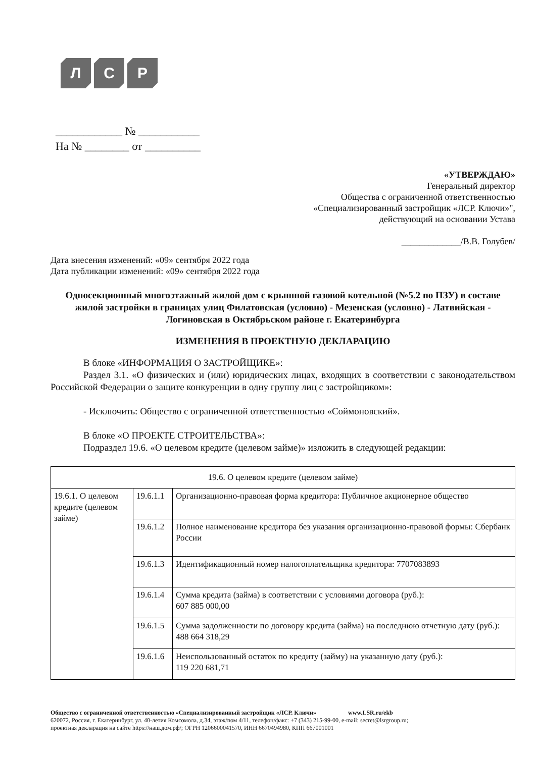Л С Р
____________ № ___________
На № ________ от __________
«УТВЕРЖДАЮ»
Генеральный директор
Общества с ограниченной ответственностью
«Специализированный застройщик «ЛСР. Ключи»",
действующий на основании Устава
_____________/В.В. Голубев/
Дата внесения изменений: «09» сентября 2022 года
Дата публикации изменений: «09» сентября 2022 года
Односекционный многоэтажный жилой дом с крышной газовой котельной (№5.2 по ПЗУ) в составе жилой застройки в границах улиц Филатовская (условно) - Мезенская (условно) - Латвийская - Логиновская в Октябрьском районе г. Екатеринбурга
ИЗМЕНЕНИЯ В ПРОЕКТНУЮ ДЕКЛАРАЦИЮ
В блоке «ИНФОРМАЦИЯ О ЗАСТРОЙЩИКЕ»:
Раздел 3.1. «О физических и (или) юридических лицах, входящих в соответствии с законодательством Российской Федерации о защите конкуренции в одну группу лиц с застройщиком»:
- Исключить: Общество с ограниченной ответственностью «Соймоновский».
В блоке «О ПРОЕКТЕ СТРОИТЕЛЬСТВА»:
Подраздел 19.6. «О целевом кредите (целевом займе)» изложить в следующей редакции:
| 19.6. О целевом кредите (целевом займе) | | |
| 19.6.1. О целевом кредите (целевом займе) | 19.6.1.1 | Организационно-правовая форма кредитора: Публичное акционерное общество |
| | 19.6.1.2 | Полное наименование кредитора без указания организационно-правовой формы: Сбербанк России |
| | 19.6.1.3 | Идентификационный номер налогоплательщика кредитора: 7707083893 |
| | 19.6.1.4 | Сумма кредита (займа) в соответствии с условиями договора (руб.): 607 885 000,00 |
| | 19.6.1.5 | Сумма задолженности по договору кредита (займа) на последнюю отчетную дату (руб.): 488 664 318,29 |
| | 19.6.1.6 | Неиспользованный остаток по кредиту (займу) на указанную дату (руб.): 119 220 681,71 |
Общество с ограниченной ответственностью «Специализированный застройщик «ЛСР. Ключи» www.LSR.ru/ekb
620072, Россия, г. Екатеринбург, ул. 40-летия Комсомола, д.34, этаж/пом 4/11, телефон/факс: +7 (343) 215-99-00, e-mail: secret@lsrgroup.ru;
проектная декларация на сайте https://наш.дом.рф/; ОГРН 1206600041570, ИНН 6670494980, КПП 667001001